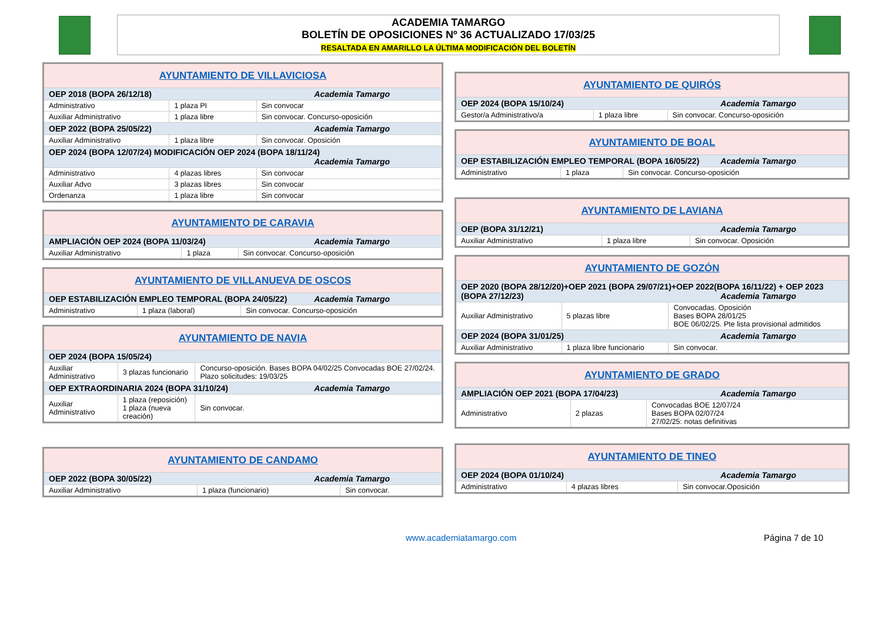ACADEMIA TAMARGO
BOLETÍN DE OPOSICIONES Nº 36 ACTUALIZADO 17/03/25
RESALTADA EN AMARILLO LA ÚLTIMA MODIFICACIÓN DEL BOLETÍN
| AYUNTAMIENTO DE VILLAVICIOSA | | |
| --- | --- | --- |
| OEP 2018 (BOPA 26/12/18) Academia Tamargo | | |
| Administrativo | 1 plaza PI | Sin convocar |
| Auxiliar Administrativo | 1 plaza libre | Sin convocar. Concurso-oposición |
| OEP 2022 (BOPA 25/05/22) Academia Tamargo | | |
| Auxiliar Administrativo | 1 plaza libre | Sin convocar. Oposición |
| OEP 2024 (BOPA 12/07/24) MODIFICACIÓN OEP 2024 (BOPA 18/11/24) Academia Tamargo | | |
| Administrativo | 4 plazas libres | Sin convocar |
| Auxiliar Advo | 3 plazas libres | Sin convocar |
| Ordenanza | 1 plaza libre | Sin convocar |
| AYUNTAMIENTO DE CARAVIA | | |
| --- | --- | --- |
| AMPLIACIÓN OEP 2024 (BOPA 11/03/24) Academia Tamargo | | |
| Auxiliar Administrativo | 1 plaza | Sin convocar. Concurso-oposición |
| AYUNTAMIENTO DE VILLANUEVA DE OSCOS | | |
| --- | --- | --- |
| OEP ESTABILIZACIÓN EMPLEO TEMPORAL (BOPA 24/05/22) Academia Tamargo | | |
| Administrativo | 1 plaza (laboral) | Sin convocar. Concurso-oposición |
| AYUNTAMIENTO DE NAVIA | | |
| --- | --- | --- |
| OEP 2024 (BOPA 15/05/24) | | |
| Auxiliar Administrativo | 3 plazas funcionario | Concurso-oposición. Bases BOPA 04/02/25 Convocadas BOE 27/02/24. Plazo solicitudes: 19/03/25 |
| OEP EXTRAORDINARIA 2024 (BOPA 31/10/24) Academia Tamargo | | |
| Auxiliar Administrativo | 1 plaza (reposición) 1 plaza (nueva creación) | Sin convocar. |
| AYUNTAMIENTO DE CANDAMO | | |
| --- | --- | --- |
| OEP 2022 (BOPA 30/05/22) Academia Tamargo | | |
| Auxiliar Administrativo | 1 plaza (funcionario) | Sin convocar. |
| AYUNTAMIENTO DE QUIRÓS | | |
| --- | --- | --- |
| OEP 2024 (BOPA 15/10/24) Academia Tamargo | | |
| Gestor/a Administrativo/a | 1 plaza libre | Sin convocar. Concurso-oposición |
| AYUNTAMIENTO DE BOAL | | |
| --- | --- | --- |
| OEP ESTABILIZACIÓN EMPLEO TEMPORAL (BOPA 16/05/22) Academia Tamargo | | |
| Administrativo | 1 plaza | Sin convocar. Concurso-oposición |
| AYUNTAMIENTO DE LAVIANA | | |
| --- | --- | --- |
| OEP (BOPA 31/12/21) Academia Tamargo | | |
| Auxiliar Administrativo | 1 plaza libre | Sin convocar. Oposición |
| AYUNTAMIENTO DE GOZÓN | | |
| --- | --- | --- |
| OEP 2020 (BOPA 28/12/20)+OEP 2021 (BOPA 29/07/21)+OEP 2022(BOPA 16/11/22) + OEP 2023 (BOPA 27/12/23) Academia Tamargo | | |
| Auxiliar Administrativo | 5 plazas libre | Convocadas. Oposición Bases BOPA 28/01/25 BOE 06/02/25. Pte lista provisional admitidos |
| OEP 2024 (BOPA 31/01/25) Academia Tamargo | | |
| Auxiliar Administrativo | 1 plaza libre funcionario | Sin convocar. |
| AYUNTAMIENTO DE GRADO | | |
| --- | --- | --- |
| AMPLIACIÓN OEP 2021 (BOPA 17/04/23) Academia Tamargo | | |
| Administrativo | 2 plazas | Convocadas BOE 12/07/24 Bases BOPA 02/07/24 27/02/25: notas definitivas |
| AYUNTAMIENTO DE TINEO | | |
| --- | --- | --- |
| OEP 2024 (BOPA 01/10/24) Academia Tamargo | | |
| Administrativo | 4 plazas libres | Sin convocar.Oposición |
www.academiatamargo.com Página 7 de 10